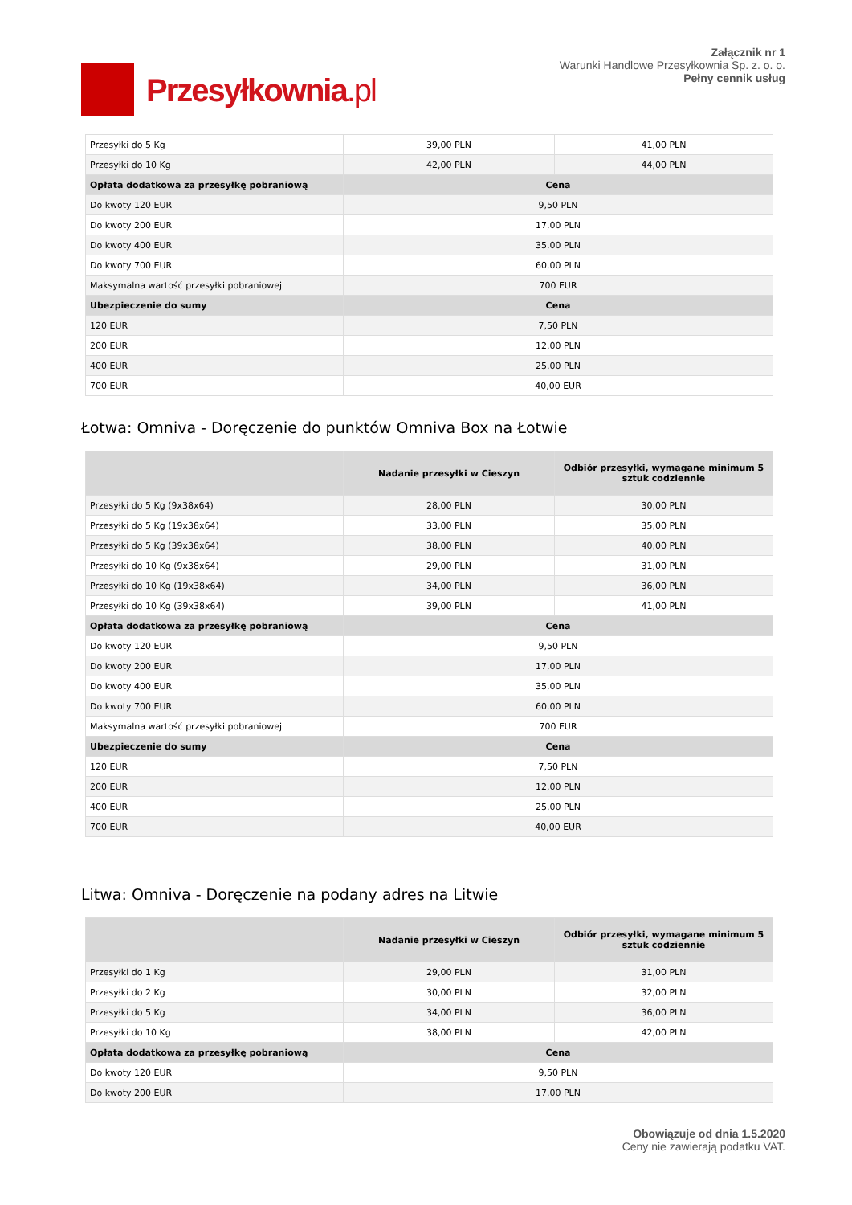Przesyłkownia.pl
Załącznik nr 1
Warunki Handlowe Przesyłkownia Sp. z. o. o.
Pełny cennik usług
| Przesyłki do 5 Kg | 39,00 PLN | 41,00 PLN |
| Przesyłki do 10 Kg | 42,00 PLN | 44,00 PLN |
| Opłata dodatkowa za przesyłkę pobraniową | Cena | |
| Do kwoty 120 EUR | 9,50 PLN | |
| Do kwoty 200 EUR | 17,00 PLN | |
| Do kwoty 400 EUR | 35,00 PLN | |
| Do kwoty 700 EUR | 60,00 PLN | |
| Maksymalna wartość przesyłki pobraniowej | 700 EUR | |
| Ubezpieczenie do sumy | Cena | |
| 120 EUR | 7,50 PLN | |
| 200 EUR | 12,00 PLN | |
| 400 EUR | 25,00 PLN | |
| 700 EUR | 40,00 EUR | |
Łotwa: Omniva - Doręczenie do punktów Omniva Box na Łotwie
| | Nadanie przesyłki w Cieszyn | Odbiór przesyłki, wymagane minimum 5 sztuk codziennie |
| --- | --- | --- |
| Przesyłki do 5 Kg (9x38x64) | 28,00 PLN | 30,00 PLN |
| Przesyłki do 5 Kg (19x38x64) | 33,00 PLN | 35,00 PLN |
| Przesyłki do 5 Kg (39x38x64) | 38,00 PLN | 40,00 PLN |
| Przesyłki do 10 Kg (9x38x64) | 29,00 PLN | 31,00 PLN |
| Przesyłki do 10 Kg (19x38x64) | 34,00 PLN | 36,00 PLN |
| Przesyłki do 10 Kg (39x38x64) | 39,00 PLN | 41,00 PLN |
| Opłata dodatkowa za przesyłkę pobraniową | Cena | |
| Do kwoty 120 EUR | 9,50 PLN | |
| Do kwoty 200 EUR | 17,00 PLN | |
| Do kwoty 400 EUR | 35,00 PLN | |
| Do kwoty 700 EUR | 60,00 PLN | |
| Maksymalna wartość przesyłki pobraniowej | 700 EUR | |
| Ubezpieczenie do sumy | Cena | |
| 120 EUR | 7,50 PLN | |
| 200 EUR | 12,00 PLN | |
| 400 EUR | 25,00 PLN | |
| 700 EUR | 40,00 EUR | |
Litwa: Omniva - Doręczenie na podany adres na Litwie
| | Nadanie przesyłki w Cieszyn | Odbiór przesyłki, wymagane minimum 5 sztuk codziennie |
| --- | --- | --- |
| Przesyłki do 1 Kg | 29,00 PLN | 31,00 PLN |
| Przesyłki do 2 Kg | 30,00 PLN | 32,00 PLN |
| Przesyłki do 5 Kg | 34,00 PLN | 36,00 PLN |
| Przesyłki do 10 Kg | 38,00 PLN | 42,00 PLN |
| Opłata dodatkowa za przesyłkę pobraniową | Cena | |
| Do kwoty 120 EUR | 9,50 PLN | |
| Do kwoty 200 EUR | 17,00 PLN | |
Obowiązuje od dnia 1.5.2020
Ceny nie zawierają podatku VAT.